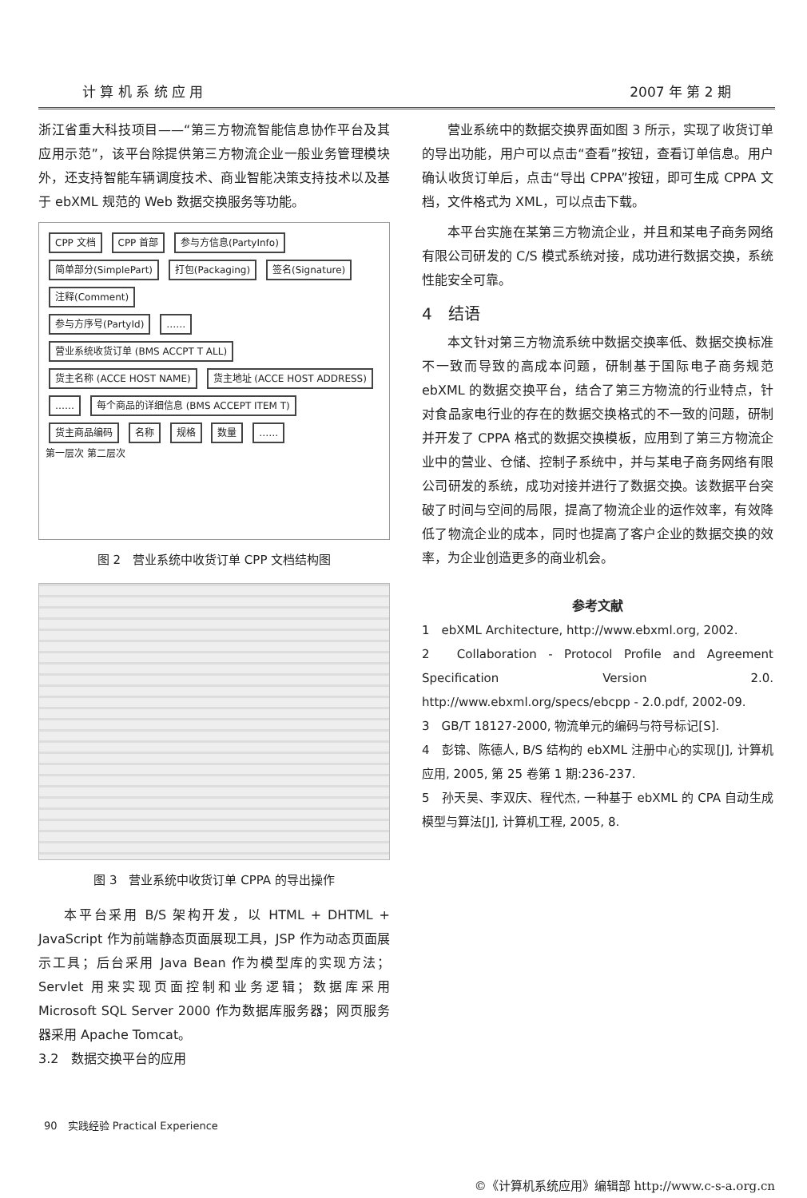计 算 机 系 统 应 用 2007 年 第 2 期
浙江省重大科技项目——“第三方物流智能信息协作平台及其应用示范”，该平台除提供第三方物流企业一般业务管理模块外，还支持智能车辆调度技术、商业智能决策支持技术以及基于 ebXML 规范的 Web 数据交换服务等功能。
CPP 文档 CPP 首部 参与方信息(PartyInfo) 简单部分(SimplePart) 打包(Packaging) 签名(Signature) 注释(Comment)
参与方序号(PartyId) …… 营业系统收货订单 (BMS ACCPT T ALL)
货主名称 (ACCE HOST NAME) 货主地址 (ACCE HOST ADDRESS) …… 每个商品的详细信息 (BMS ACCEPT ITEM T)
货主商品编码 名称 规格 数量 ……
第一层次 第二层次
图 2　营业系统中收货订单 CPP 文档结构图
图 3　营业系统中收货订单 CPPA 的导出操作
本平台采用 B/S 架构开发，以 HTML + DHTML + JavaScript 作为前端静态页面展现工具，JSP 作为动态页面展示工具；后台采用 Java Bean 作为模型库的实现方法；Servlet 用来实现页面控制和业务逻辑；数据库采用 Microsoft SQL Server 2000 作为数据库服务器；网页服务器采用 Apache Tomcat。
3.2　数据交换平台的应用
营业系统中的数据交换界面如图 3 所示，实现了收货订单的导出功能，用户可以点击“查看”按钮，查看订单信息。用户确认收货订单后，点击“导出 CPPA”按钮，即可生成 CPPA 文档，文件格式为 XML，可以点击下载。
本平台实施在某第三方物流企业，并且和某电子商务网络有限公司研发的 C/S 模式系统对接，成功进行数据交换，系统性能安全可靠。
4　结语
本文针对第三方物流系统中数据交换率低、数据交换标准不一致而导致的高成本问题，研制基于国际电子商务规范 ebXML 的数据交换平台，结合了第三方物流的行业特点，针对食品家电行业的存在的数据交换格式的不一致的问题，研制并开发了 CPPA 格式的数据交换模板，应用到了第三方物流企业中的营业、仓储、控制子系统中，并与某电子商务网络有限公司研发的系统，成功对接并进行了数据交换。该数据平台突破了时间与空间的局限，提高了物流企业的运作效率，有效降低了物流企业的成本，同时也提高了客户企业的数据交换的效率，为企业创造更多的商业机会。
参考文献
1　ebXML Architecture, http://www.ebxml.org, 2002.
2　Collaboration - Protocol Profile and Agreement Specification Version 2.0. http://www.ebxml.org/specs/ebcpp - 2.0.pdf, 2002-09.
3　GB/T 18127-2000, 物流单元的编码与符号标记[S].
4　彭锦、陈德人, B/S 结构的 ebXML 注册中心的实现[J], 计算机应用, 2005, 第 25 卷第 1 期:236-237.
5　孙天昊、李双庆、程代杰, 一种基于 ebXML 的 CPA 自动生成模型与算法[J], 计算机工程, 2005, 8.
90　实践经验 Practical Experience
©《计算机系统应用》编辑部 http://www.c-s-a.org.cn